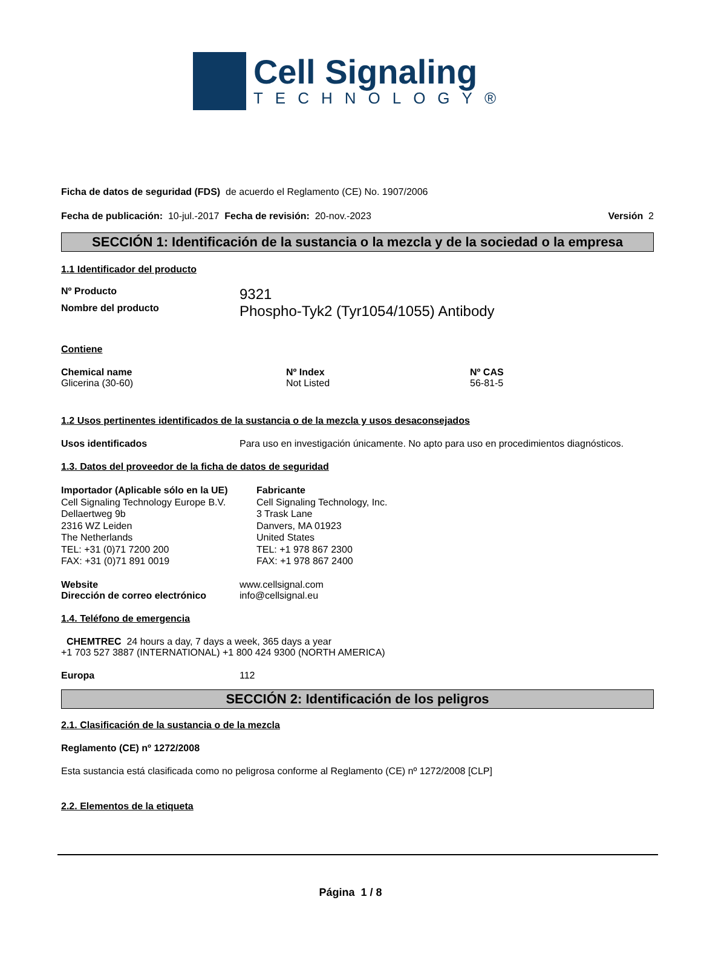Cell Signaling
TECHNOLOGY®
Ficha de datos de seguridad (FDS) de acuerdo el Reglamento (CE) No. 1907/2006
Fecha de publicación: 10-jul.-2017 Fecha de revisión: 20-nov.-2023 Versión 2
SECCIÓN 1: Identificación de la sustancia o la mezcla y de la sociedad o la empresa
1.1 Identificador del producto
Nº Producto
9321
Nombre del producto
Phospho-Tyk2 (Tyr1054/1055) Antibody
Contiene
| Chemical name | Nº Index | Nº CAS |
| --- | --- | --- |
| Glicerina (30-60) | Not Listed | 56-81-5 |
1.2 Usos pertinentes identificados de la sustancia o de la mezcla y usos desaconsejados
Usos identificados Para uso en investigación únicamente. No apto para uso en procedimientos diagnósticos.
1.3. Datos del proveedor de la ficha de datos de seguridad
Importador (Aplicable sólo en la UE)
Cell Signaling Technology Europe B.V.
Dellaertweg 9b
2316 WZ Leiden
The Netherlands
TEL: +31 (0)71 7200 200
FAX: +31 (0)71 891 0019
Fabricante
Cell Signaling Technology, Inc.
3 Trask Lane
Danvers, MA 01923
United States
TEL: +1 978 867 2300
FAX: +1 978 867 2400
Website
Dirección de correo electrónico
www.cellsignal.com
info@cellsignal.eu
1.4. Teléfono de emergencia
CHEMTREC 24 hours a day, 7 days a week, 365 days a year
+1 703 527 3887 (INTERNATIONAL) +1 800 424 9300 (NORTH AMERICA)
Europa 112
SECCIÓN 2: Identificación de los peligros
2.1. Clasificación de la sustancia o de la mezcla
Reglamento (CE) nº 1272/2008
Esta sustancia está clasificada como no peligrosa conforme al Reglamento (CE) nº 1272/2008 [CLP]
2.2. Elementos de la etiqueta
Página 1 / 8